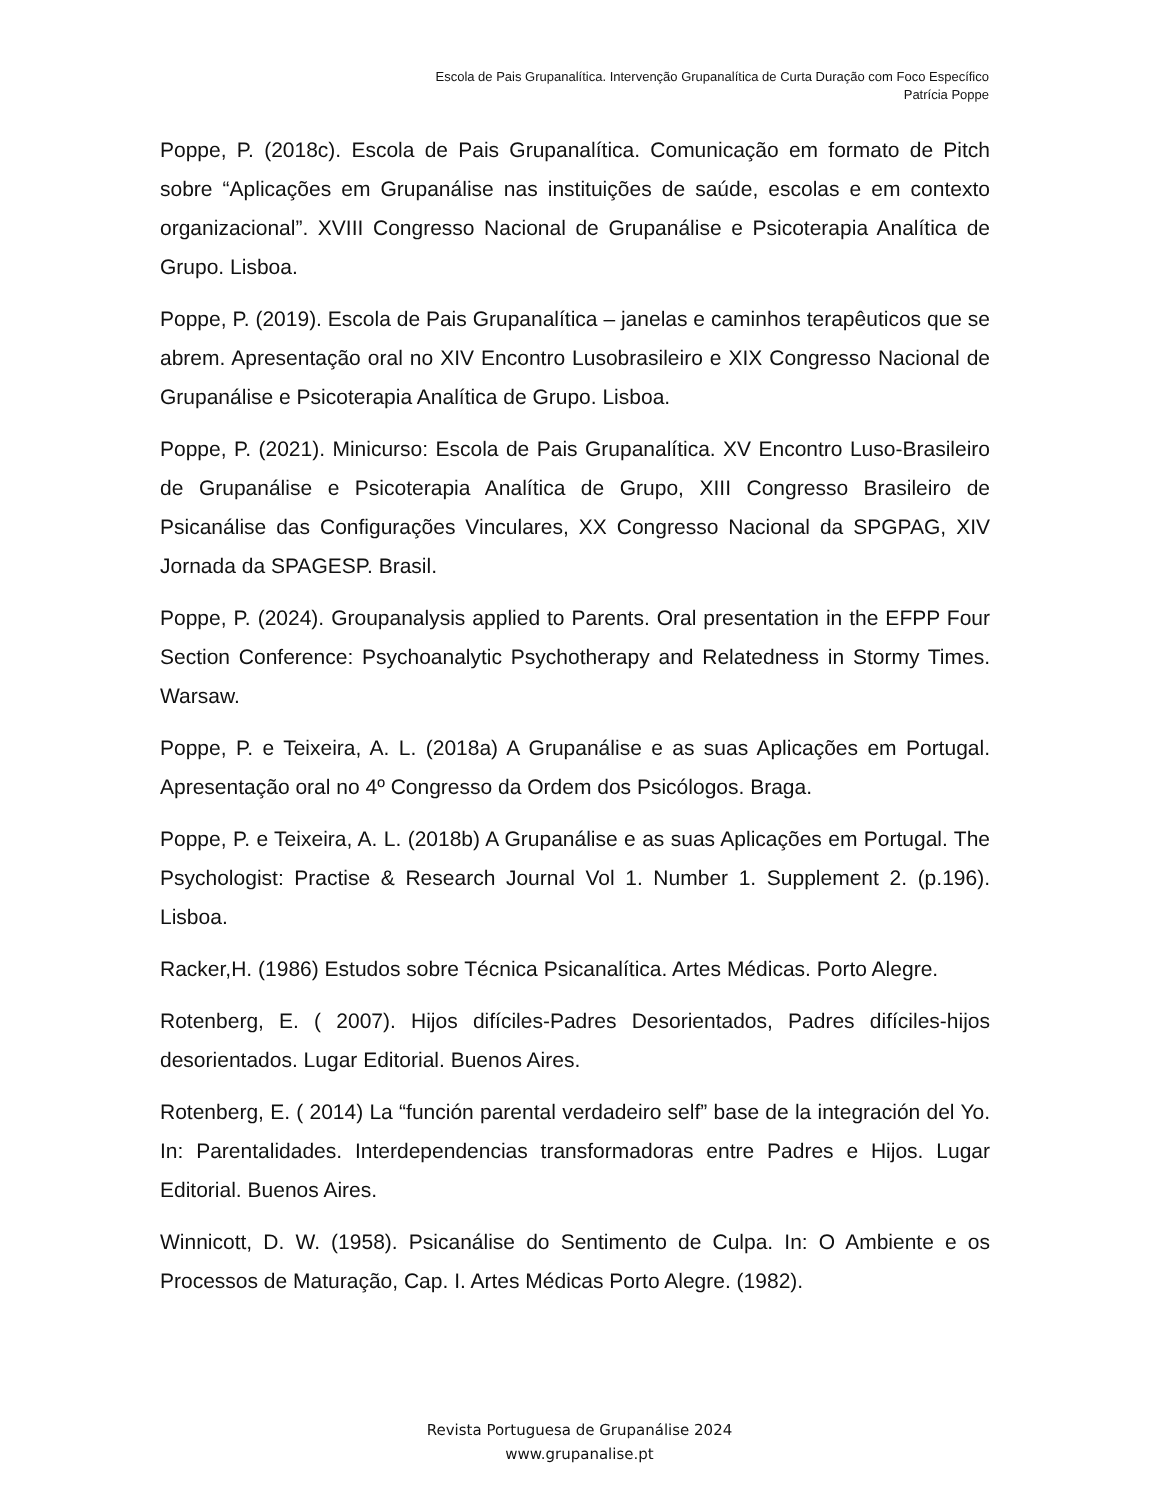Escola de Pais Grupanalítica. Intervenção Grupanalítica de Curta Duração com Foco Específico
Patrícia Poppe
Poppe, P. (2018c). Escola de Pais Grupanalítica. Comunicação em formato de Pitch sobre “Aplicações em Grupanálise nas instituições de saúde, escolas e em contexto organizacional”. XVIII Congresso Nacional de Grupanálise e Psicoterapia Analítica de Grupo. Lisboa.
Poppe, P. (2019). Escola de Pais Grupanalítica – janelas e caminhos terapêuticos que se abrem. Apresentação oral no XIV Encontro Lusobrasileiro e XIX Congresso Nacional de Grupanálise e Psicoterapia Analítica de Grupo. Lisboa.
Poppe, P. (2021). Minicurso: Escola de Pais Grupanalítica. XV Encontro Luso-Brasileiro de Grupanálise e Psicoterapia Analítica de Grupo, XIII Congresso Brasileiro de Psicanálise das Configurações Vinculares, XX Congresso Nacional da SPGPAG, XIV Jornada da SPAGESP. Brasil.
Poppe, P. (2024). Groupanalysis applied to Parents. Oral presentation in the EFPP Four Section Conference: Psychoanalytic Psychotherapy and Relatedness in Stormy Times. Warsaw.
Poppe, P. e Teixeira, A. L. (2018a) A Grupanálise e as suas Aplicações em Portugal. Apresentação oral no 4º Congresso da Ordem dos Psicólogos. Braga.
Poppe, P. e Teixeira, A. L. (2018b) A Grupanálise e as suas Aplicações em Portugal. The Psychologist: Practise & Research Journal Vol 1. Number 1. Supplement 2. (p.196). Lisboa.
Racker,H. (1986) Estudos sobre Técnica Psicanalítica. Artes Médicas. Porto Alegre.
Rotenberg, E. ( 2007). Hijos difíciles-Padres Desorientados, Padres difíciles-hijos desorientados. Lugar Editorial. Buenos Aires.
Rotenberg, E. ( 2014) La “función parental verdadeiro self” base de la integración del Yo. In: Parentalidades. Interdependencias transformadoras entre Padres e Hijos. Lugar Editorial. Buenos Aires.
Winnicott, D. W. (1958). Psicanálise do Sentimento de Culpa. In: O Ambiente e os Processos de Maturação, Cap. I. Artes Médicas Porto Alegre. (1982).
Revista Portuguesa de Grupanálise 2024
www.grupanalise.pt